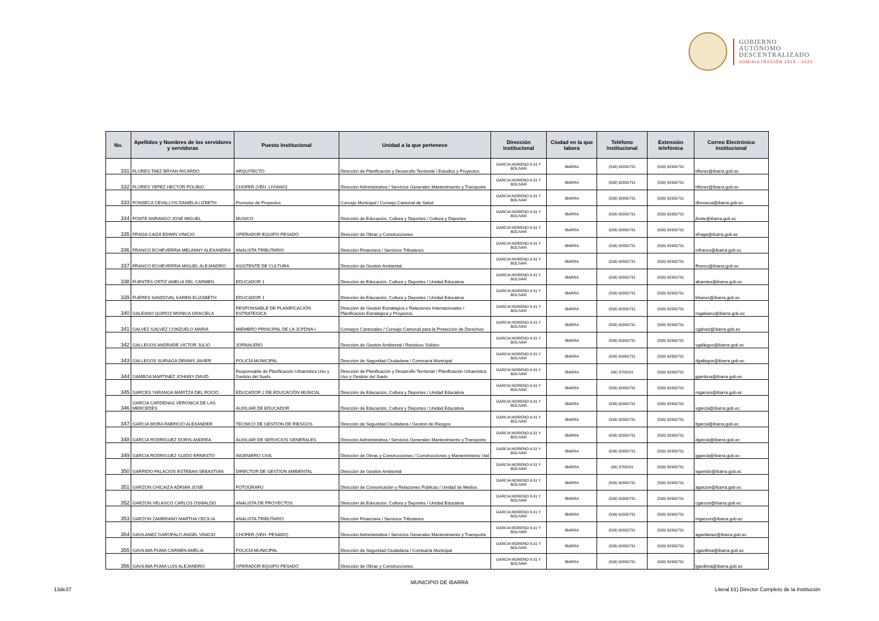GOBIERNO
AUTÓNOMO
DESCENTRALIZADO
ADMINISTRACIÓN 2019 - 2023
| No. | Apellidos y Nombres de los servidores y servidoras | Puesto Institucional | Unidad a la que pertenece | Dirección institucional | Ciudad en la que labora | Teléfono institucional | Extensión telefónica | Correo Electrónico institucional |
| --- | --- | --- | --- | --- | --- | --- | --- | --- |
| 331 | FLORES TAEZ BRYAN RICARDO | ARQUITECTO | Dirección de Planificación y Desarrollo Territorial / Estudios y Proyectos | GARCIA MORENO 6-31 Y BOLIVAR | IBARRA | (593) 62950731 | (593) 62950731 | bflores@ibarra.gob.ec |
| 332 | FLORES YEPEZ HECTOR POLIBIO | CHOFER (VEH. LIVIANO) | Dirección Administrativa / Servicios Generales Mantenimiento y Transporte | GARCIA MORENO 6-31 Y BOLIVAR | IBARRA | (593) 62950731 | (593) 62950731 | hflores@ibarra.gob.ec |
| 333 | FONSECA CEVALLOS DANIELA LIZBETH | Promotor de Proyectos | Concejo Municipal / Consejo Cantonal de Salud | GARCIA MORENO 6-31 Y BOLIVAR | IBARRA | (593) 62950731 | (593) 62950731 | dfonseca@ibarra.gob.ec |
| 334 | FONTE ANRANGO JOSE MIGUEL | MUSICO | Dirección de Educación, Cultura y Deportes / Cultura y Deportes | GARCIA MORENO 6-31 Y BOLIVAR | IBARRA | (593) 62950731 | (593) 62950731 | jfonte@ibarra.gob.ec |
| 335 | FRAGA CAIZA EDWIN VINICIO | OPERADOR EQUIPO PESADO | Dirección de Obras y Construcciones | GARCIA MORENO 6-31 Y BOLIVAR | IBARRA | (593) 62950731 | (593) 62950731 | efraga@ibarra.gob.ec |
| 336 | FRANCO ECHEVERRIA MELANNY ALEXANDRA | ANALISTA TRIBUTARIO | Dirección Financiera / Servicios Tributarios | GARCIA MORENO 6-31 Y BOLIVAR | IBARRA | (593) 62950731 | (593) 62950731 | mfranco@ibarra.gob.ec |
| 337 | FRANCO ECHEVERRIA MIGUEL ALEJANDRO | ASISTENTE DE CULTURA | Dirección de Gestión Ambiental | GARCIA MORENO 6-31 Y BOLIVAR | IBARRA | (593) 62950731 | (593) 62950731 | ffranco@ibarra.gob.ec |
| 338 | FUENTES ORTIZ AMELIA DEL CARMEN | EDUCADOR 1 | Dirección de Educación, Cultura y Deportes / Unidad Educativa | GARCIA MORENO 6-31 Y BOLIVAR | IBARRA | (593) 62950731 | (593) 62950731 | afuentes@ibarra.gob.ec |
| 339 | FUERES SANDOVAL KAREN ELIZABETH | EDUCADOR 1 | Dirección de Educación, Cultura y Deportes / Unidad Educativa | GARCIA MORENO 6-31 Y BOLIVAR | IBARRA | (593) 62950731 | (593) 62950731 | kfueres@ibarra.gob.ec |
| 340 | GALEANO QUIROZ MONICA GRACIELA | RESPONSABLE DE PLANIFICACIÓN ESTRATEGICA | Dirección de Gestión Estratégica y Relaciones Internacionales / Planificación Estratégica y Proyectos | GARCIA MORENO 6-31 Y BOLIVAR | IBARRA | (593) 62950731 | (593) 62950731 | mgaleano@ibarra.gob.ec |
| 341 | GALVEZ GALVEZ CONZUELO MARIA | MIEMBRO PRINCIPAL DE LA JCPDNA-I | Consejos Cantonales / Consejo Cantonal para la Protección de Derechos | GARCIA MORENO 6-31 Y BOLIVAR | IBARRA | (593) 62950731 | (593) 62950731 | cgalvez@ibarra.gob.ec |
| 342 | GALLEGOS ANDRADE VICTOR JULIO | JORNALERO | Dirección de Gestión Ambiental / Residuos Sólidos | GARCIA MORENO 6-31 Y BOLIVAR | IBARRA | (593) 62950731 | (593) 62950731 | vgallegos@ibarra.gob.ec |
| 343 | GALLEGOS SURIAGA DENNIS JAVIER | POLICÍA MUNICIPAL | Dirección de Seguridad Ciudadana / Comisaría Municipal | GARCIA MORENO 6-31 Y BOLIVAR | IBARRA | (593) 62950731 | (593) 62950731 | dgallegos@ibarra.gob.ec |
| 344 | GAMBOA MARTINEZ JOHNNY DAVID | Responsable de Planificación Urbanística Uso y Gestión del Suelo | Dirección de Planificación y Desarrollo Territorial / Planificación Urbanística Uso y Gestión del Suelo | GARCIA MORENO 6-31 Y BOLIVAR | IBARRA | (06) 3700201 | (593) 62950731 | jgamboa@ibarra.gob.ec |
| 345 | GARCES YARANGA MARITZA DEL ROCIO | EDUCADOR 2 DE EDUCACIÓN MUSICAL | Dirección de Educación, Cultura y Deportes / Unidad Educativa | GARCIA MORENO 6-31 Y BOLIVAR | IBARRA | (593) 62950731 | (593) 62950731 | mgarces@ibarra.gob.ec |
| 346 | GARCIA CARDENAS VERONICA DE LAS MERCEDES | AUXILIAR DE EDUCADOR | Dirección de Educación, Cultura y Deportes / Unidad Educativa | GARCIA MORENO 6-31 Y BOLIVAR | IBARRA | (593) 62950731 | (593) 62950731 | vgarcia@ibarra.gob.ec |
| 347 | GARCIA MORA FABRICIO ALEXANDER | TECNICO DE GESTION DE RIESGOS | Dirección de Seguridad Ciudadana / Gestión de Riesgos | GARCIA MORENO 6-31 Y BOLIVAR | IBARRA | (593) 62950731 | (593) 62950731 | fgarcia@ibarra.gob.ec |
| 348 | GARCIA RODRIGUEZ DORIS ANDREA | AUXILIAR DE SERVICIOS GENERALES | Dirección Administrativa / Servicios Generales Mantenimiento y Transporte | GARCIA MORENO 6-31 Y BOLIVAR | IBARRA | (593) 62950731 | (593) 62950731 | dgarcia@ibarra.gob.ec |
| 349 | GARCIA RODRIGUEZ GUIDO ERNESTO | INGENIERO CIVIL | Dirección de Obras y Construcciones / Construcciones y Mantenimiento Vial | GARCIA MORENO 6-31 Y BOLIVAR | IBARRA | (593) 62950731 | (593) 62950731 | ggarcia@ibarra.gob.ec |
| 350 | GARRIDO PALACIOS ESTEBAN SEBASTIAN | DIRECTOR DE GESTION AMBIENTAL | Dirección de Gestión Ambiental | GARCIA MORENO 6-31 Y BOLIVAR | IBARRA | (06) 3700201 | (593) 62950731 | egarrido@ibarra.gob.ec |
| 351 | GARZON CHICAIZA ADRIAN JOSE | FOTOGRAFO | Dirección de Comunicación y Relaciones Públicas / Unidad de Medios | GARCIA MORENO 6-31 Y BOLIVAR | IBARRA | (593) 62950731 | (593) 62950731 | agarzon@ibarra.gob.ec |
| 352 | GARZON VELASCO CARLOS OSWALDO | ANALISTA DE PROYECTOS | Dirección de Educación, Cultura y Deportes / Unidad Educativa | GARCIA MORENO 6-31 Y BOLIVAR | IBARRA | (593) 62950731 | (593) 62950731 | cgarzon@ibarra.gob.ec |
| 353 | GARZON ZAMBRANO MARTHA CECILIA | ANALISTA TRIBUTARIO | Dirección Financiera / Servicios Tributarios | GARCIA MORENO 6-31 Y BOLIVAR | IBARRA | (593) 62950731 | (593) 62950731 | mgarzon@ibarra.gob.ec |
| 354 | GAVILANEZ GAROFALO ANGEL VINICIO | CHOFER (VEH. PESADO) | Dirección Administrativa / Servicios Generales Mantenimiento y Transporte | GARCIA MORENO 6-31 Y BOLIVAR | IBARRA | (593) 62950731 | (593) 62950731 | agavilanez@ibarra.gob.ec |
| 355 | GAVILIMA PUMA CARMEN AMELIA | POLICÍA MUNICIPAL | Dirección de Seguridad Ciudadana / Comisaría Municipal | GARCIA MORENO 6-31 Y BOLIVAR | IBARRA | (593) 62950731 | (593) 62950731 | cgavilima@ibarra.gob.ec |
| 356 | GAVILIMA PUMA LUIS ALEJANDRO | OPERADOR EQUIPO PESADO | Dirección de Obras y Construcciones | GARCIA MORENO 6-31 Y BOLIVAR | IBARRA | (593) 62950731 | (593) 62950731 | lgavilima@ibarra.gob.ec |
MUNICIPIO DE IBARRA
13de37
Literal b1) Director Completo de la Institución